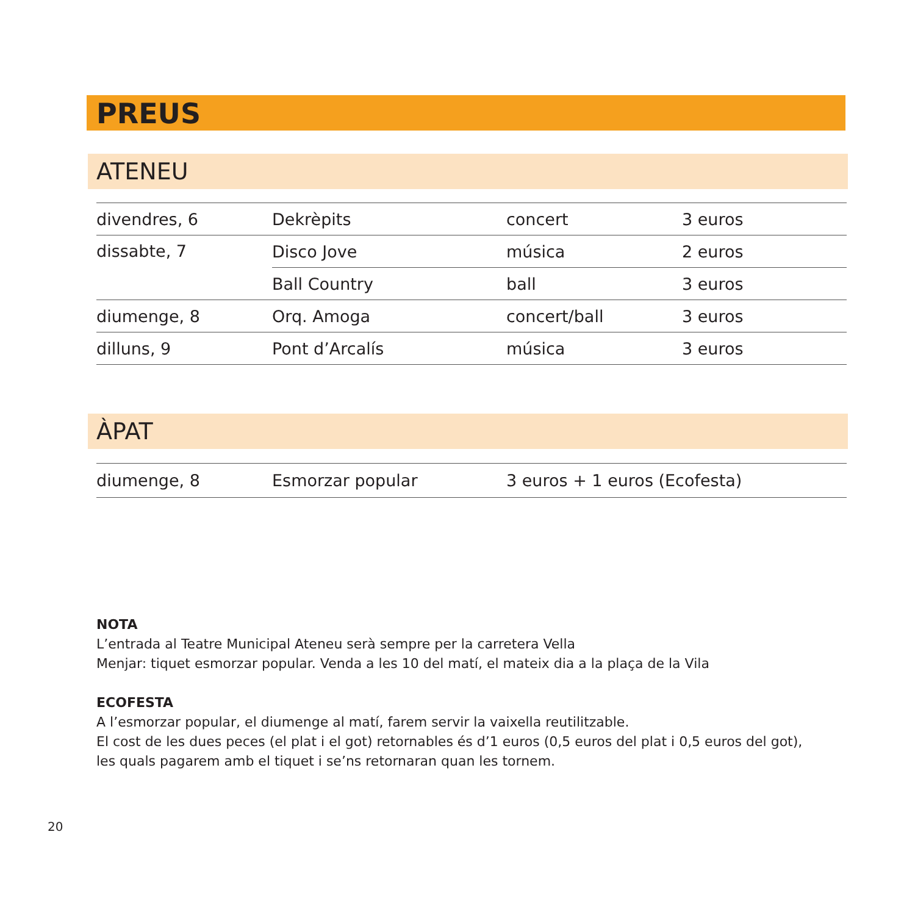PREUS
ATENEU
| divendres, 6 | Dekrèpits | concert | 3 euros |
| dissabte, 7 | Disco Jove | música | 2 euros |
| | Ball Country | ball | 3 euros |
| diumenge, 8 | Orq. Amoga | concert/ball | 3 euros |
| dilluns, 9 | Pont d’Arcalís | música | 3 euros |
ÀPAT
| diumenge, 8 | Esmorzar popular | 3 euros + 1 euros (Ecofesta) |
NOTA
L’entrada al Teatre Municipal Ateneu serà sempre per la carretera Vella
Menjar: tiquet esmorzar popular. Venda a les 10 del matí, el mateix dia a la plaça de la Vila
ECOFESTA
A l’esmorzar popular, el diumenge al matí, farem servir la vaixella reutilitzable.
El cost de les dues peces (el plat i el got) retornables és d’1 euros (0,5 euros del plat i 0,5 euros del got),
les quals pagarem amb el tiquet i se’ns retornaran quan les tornem.
20